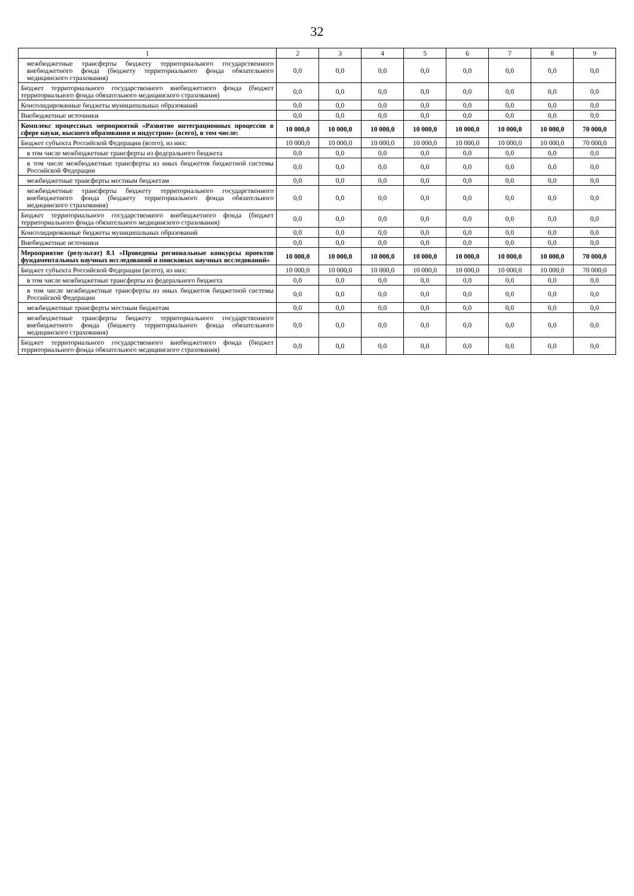32
| 1 | 2 | 3 | 4 | 5 | 6 | 7 | 8 | 9 |
| --- | --- | --- | --- | --- | --- | --- | --- | --- |
| межбюджетные трансферты бюджету территориального государственного внебюджетного фонда (бюджету территориального фонда обязательного медицинского страхования) | 0,0 | 0,0 | 0,0 | 0,0 | 0,0 | 0,0 | 0,0 | 0,0 |
| Бюджет территориального государственного внебюджетного фонда (бюджет территориального фонда обязательного медицинского страхования) | 0,0 | 0,0 | 0,0 | 0,0 | 0,0 | 0,0 | 0,0 | 0,0 |
| Консолидированные бюджеты муниципальных образований | 0,0 | 0,0 | 0,0 | 0,0 | 0,0 | 0,0 | 0,0 | 0,0 |
| Внебюджетные источники | 0,0 | 0,0 | 0,0 | 0,0 | 0,0 | 0,0 | 0,0 | 0,0 |
| Комплекс процессных мероприятий «Развитие интеграционных процессов в сфере науки, высшего образования и индустрии» (всего), в том числе: | 10 000,0 | 10 000,0 | 10 000,0 | 10 000,0 | 10 000,0 | 10 000,0 | 10 000,0 | 70 000,0 |
| Бюджет субъекта Российской Федерации (всего), из них: | 10 000,0 | 10 000,0 | 10 000,0 | 10 000,0 | 10 000,0 | 10 000,0 | 10 000,0 | 70 000,0 |
| в том числе межбюджетные трансферты из федерального бюджета | 0,0 | 0,0 | 0,0 | 0,0 | 0,0 | 0,0 | 0,0 | 0,0 |
| в том числе межбюджетные трансферты из иных бюджетов бюджетной системы Российской Федерации | 0,0 | 0,0 | 0,0 | 0,0 | 0,0 | 0,0 | 0,0 | 0,0 |
| межбюджетные трансферты местным бюджетам | 0,0 | 0,0 | 0,0 | 0,0 | 0,0 | 0,0 | 0,0 | 0,0 |
| межбюджетные трансферты бюджету территориального государственного внебюджетного фонда (бюджету территориального фонда обязательного медицинского страхования) | 0,0 | 0,0 | 0,0 | 0,0 | 0,0 | 0,0 | 0,0 | 0,0 |
| Бюджет территориального государственного внебюджетного фонда (бюджет территориального фонда обязательного медицинского страхования) | 0,0 | 0,0 | 0,0 | 0,0 | 0,0 | 0,0 | 0,0 | 0,0 |
| Консолидированные бюджеты муниципальных образований | 0,0 | 0,0 | 0,0 | 0,0 | 0,0 | 0,0 | 0,0 | 0,0 |
| Внебюджетные источники | 0,0 | 0,0 | 0,0 | 0,0 | 0,0 | 0,0 | 0,0 | 0,0 |
| Мероприятие (результат) 8.1 «Проведены региональные конкурсы проектов фундаментальных научных исследований и поисковых научных исследований» | 10 000,0 | 10 000,0 | 10 000,0 | 10 000,0 | 10 000,0 | 10 000,0 | 10 000,0 | 70 000,0 |
| Бюджет субъекта Российской Федерации (всего), из них: | 10 000,0 | 10 000,0 | 10 000,0 | 10 000,0 | 10 000,0 | 10 000,0 | 10 000,0 | 70 000,0 |
| в том числе межбюджетные трансферты из федерального бюджета | 0,0 | 0,0 | 0,0 | 0,0 | 0,0 | 0,0 | 0,0 | 0,0 |
| в том числе межбюджетные трансферты из иных бюджетов бюджетной системы Российской Федерации | 0,0 | 0,0 | 0,0 | 0,0 | 0,0 | 0,0 | 0,0 | 0,0 |
| межбюджетные трансферты местным бюджетам | 0,0 | 0,0 | 0,0 | 0,0 | 0,0 | 0,0 | 0,0 | 0,0 |
| межбюджетные трансферты бюджету территориального государственного внебюджетного фонда (бюджету территориального фонда обязательного медицинского страхования) | 0,0 | 0,0 | 0,0 | 0,0 | 0,0 | 0,0 | 0,0 | 0,0 |
| Бюджет территориального государственного внебюджетного фонда (бюджет территориального фонда обязательного медицинского страхования) | 0,0 | 0,0 | 0,0 | 0,0 | 0,0 | 0,0 | 0,0 | 0,0 |